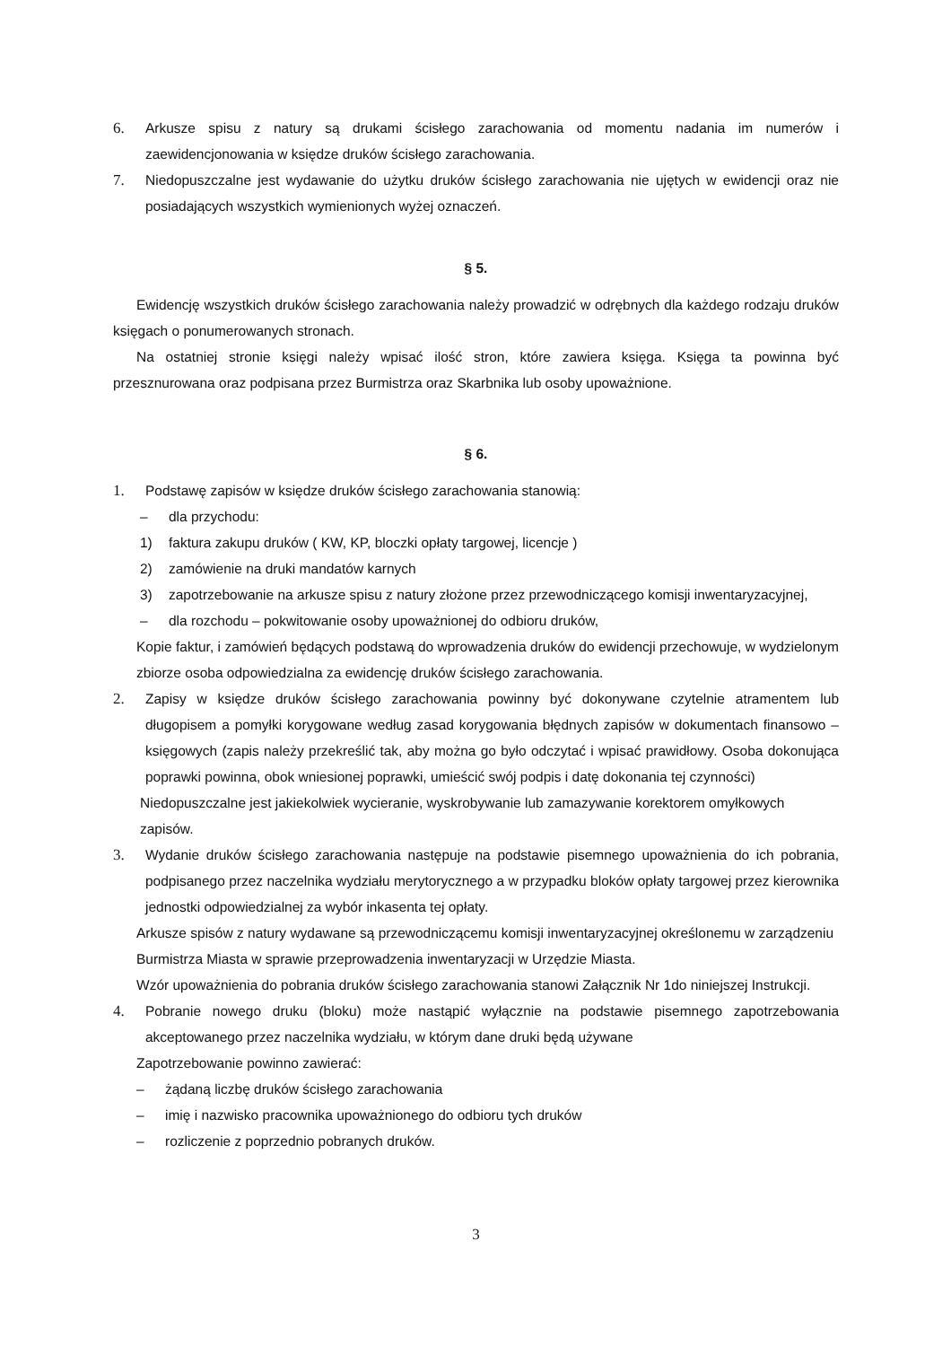6. Arkusze spisu z natury są drukami ścisłego zarachowania od momentu nadania im numerów i zaewidencjonowania w księdze druków ścisłego zarachowania.
7. Niedopuszczalne jest wydawanie do użytku druków ścisłego zarachowania nie ujętych w ewidencji oraz nie posiadających wszystkich wymienionych wyżej oznaczeń.
§ 5.
Ewidencję wszystkich druków ścisłego zarachowania należy prowadzić w odrębnych dla każdego rodzaju druków księgach o ponumerowanych stronach.
Na ostatniej stronie księgi należy wpisać ilość stron, które zawiera księga. Księga ta powinna być przesznurowana oraz podpisana przez Burmistrza oraz Skarbnika lub osoby upoważnione.
§ 6.
1. Podstawę zapisów w księdze druków ścisłego zarachowania stanowią:
– dla przychodu:
1) faktura zakupu druków ( KW, KP, bloczki opłaty targowej, licencje )
2) zamówienie na druki mandatów karnych
3) zapotrzebowanie na arkusze spisu z natury złożone przez przewodniczącego komisji inwentaryzacyjnej,
– dla rozchodu – pokwitowanie osoby upoważnionej do odbioru druków,
Kopie faktur, i zamówień będących podstawą do wprowadzenia druków do ewidencji przechowuje, w wydzielonym zbiorze osoba odpowiedzialna za ewidencję druków ścisłego zarachowania.
2. Zapisy w księdze druków ścisłego zarachowania powinny być dokonywane czytelnie atramentem lub długopisem a pomyłki korygowane według zasad korygowania błędnych zapisów w dokumentach finansowo – księgowych (zapis należy przekreślić tak, aby można go było odczytać i wpisać prawidłowy. Osoba dokonująca poprawki powinna, obok wniesionej poprawki, umieścić swój podpis i datę dokonania tej czynności)
Niedopuszczalne jest jakiekolwiek wycieranie, wyskrobywanie lub zamazywanie korektorem omyłkowych zapisów.
3. Wydanie druków ścisłego zarachowania następuje na podstawie pisemnego upoważnienia do ich pobrania, podpisanego przez naczelnika wydziału merytorycznego a w przypadku bloków opłaty targowej przez kierownika jednostki odpowiedzialnej za wybór inkasenta tej opłaty.
Arkusze spisów z natury wydawane są przewodniczącemu komisji inwentaryzacyjnej określonemu w zarządzeniu Burmistrza Miasta w sprawie przeprowadzenia inwentaryzacji w Urzędzie Miasta.
Wzór upoważnienia do pobrania druków ścisłego zarachowania stanowi Załącznik Nr 1do niniejszej Instrukcji.
4. Pobranie nowego druku (bloku) może nastąpić wyłącznie na podstawie pisemnego zapotrzebowania akceptowanego przez naczelnika wydziału, w którym dane druki będą używane
Zapotrzebowanie powinno zawierać:
– żądaną liczbę druków ścisłego zarachowania
– imię i nazwisko pracownika upoważnionego do odbioru tych druków
– rozliczenie z poprzednio pobranych druków.
3